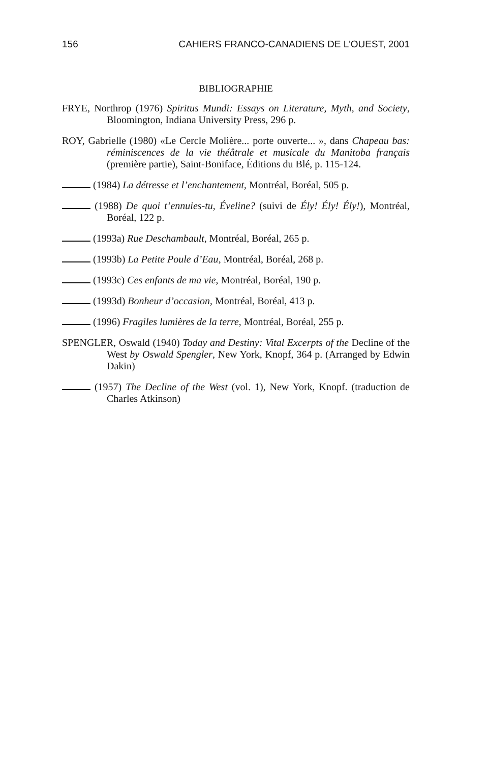156 CAHIERS FRANCO-CANADIENS DE L'OUEST, 2001
BIBLIOGRAPHIE
FRYE, Northrop (1976) Spiritus Mundi: Essays on Literature, Myth, and Society, Bloomington, Indiana University Press, 296 p.
ROY, Gabrielle (1980) «Le Cercle Molière... porte ouverte... », dans Chapeau bas: réminiscences de la vie théâtrale et musicale du Manitoba français (première partie), Saint-Boniface, Éditions du Blé, p. 115-124.
(1984) La détresse et l’enchantement, Montréal, Boréal, 505 p.
(1988) De quoi t’ennuies-tu, Éveline? (suivi de Ély! Ély! Ély!), Montréal, Boréal, 122 p.
(1993a) Rue Deschambault, Montréal, Boréal, 265 p.
(1993b) La Petite Poule d’Eau, Montréal, Boréal, 268 p.
(1993c) Ces enfants de ma vie, Montréal, Boréal, 190 p.
(1993d) Bonheur d’occasion, Montréal, Boréal, 413 p.
(1996) Fragiles lumières de la terre, Montréal, Boréal, 255 p.
SPENGLER, Oswald (1940) Today and Destiny: Vital Excerpts of the Decline of the West by Oswald Spengler, New York, Knopf, 364 p. (Arranged by Edwin Dakin)
(1957) The Decline of the West (vol. 1), New York, Knopf. (traduction de Charles Atkinson)